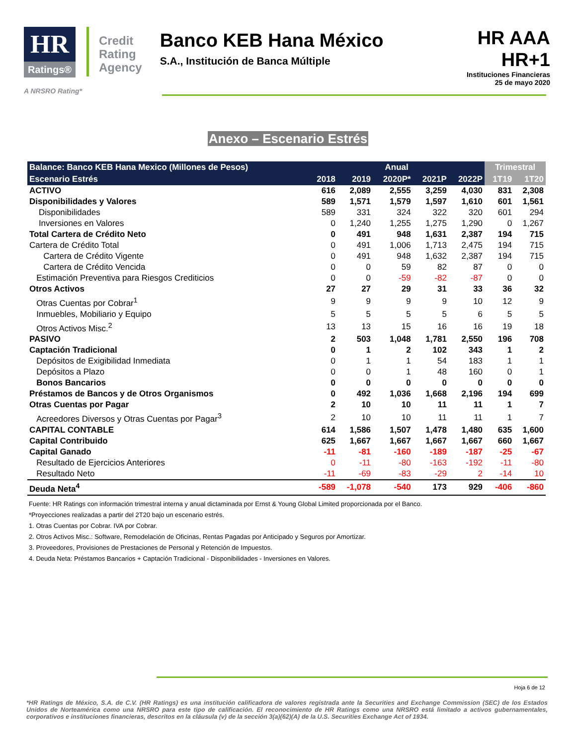HR
Ratings®
Credit
Rating
Agency
Banco KEB Hana México
S.A., Institución de Banca Múltiple
HR AAA
HR+1
Instituciones Financieras
25 de mayo 2020
A NRSRO Rating*
Anexo – Escenario Estrés
| Balance: Banco KEB Hana Mexico (Millones de Pesos) | Anual | | | | | Trimestral | |
| --- | --- | --- | --- | --- | --- | --- | --- |
| Escenario Estrés | 2018 | 2019 | 2020P* | 2021P | 2022P | 1T19 | 1T20 |
| ACTIVO | 616 | 2,089 | 2,555 | 3,259 | 4,030 | 831 | 2,308 |
| Disponibilidades y Valores | 589 | 1,571 | 1,579 | 1,597 | 1,610 | 601 | 1,561 |
| Disponibilidades | 589 | 331 | 324 | 322 | 320 | 601 | 294 |
| Inversiones en Valores | 0 | 1,240 | 1,255 | 1,275 | 1,290 | 0 | 1,267 |
| Total Cartera de Crédito Neto | 0 | 491 | 948 | 1,631 | 2,387 | 194 | 715 |
| Cartera de Crédito Total | 0 | 491 | 1,006 | 1,713 | 2,475 | 194 | 715 |
| Cartera de Crédito Vigente | 0 | 491 | 948 | 1,632 | 2,387 | 194 | 715 |
| Cartera de Crédito Vencida | 0 | 0 | 59 | 82 | 87 | 0 | 0 |
| Estimación Preventiva para Riesgos Crediticios | 0 | 0 | -59 | -82 | -87 | 0 | 0 |
| Otros Activos | 27 | 27 | 29 | 31 | 33 | 36 | 32 |
| Otras Cuentas por Cobrar<sup>1</sup> | 9 | 9 | 9 | 9 | 10 | 12 | 9 |
| Inmuebles, Mobiliario y Equipo | 5 | 5 | 5 | 5 | 6 | 5 | 5 |
| Otros Activos Misc.<sup>2</sup> | 13 | 13 | 15 | 16 | 16 | 19 | 18 |
| PASIVO | 2 | 503 | 1,048 | 1,781 | 2,550 | 196 | 708 |
| Captación Tradicional | 0 | 1 | 2 | 102 | 343 | 1 | 2 |
| Depósitos de Exigibilidad Inmediata | 0 | 1 | 1 | 54 | 183 | 1 | 1 |
| Depósitos a Plazo | 0 | 0 | 1 | 48 | 160 | 0 | 1 |
| Bonos Bancarios | 0 | 0 | 0 | 0 | 0 | 0 | 0 |
| Préstamos de Bancos y de Otros Organismos | 0 | 492 | 1,036 | 1,668 | 2,196 | 194 | 699 |
| Otras Cuentas por Pagar | 2 | 10 | 10 | 11 | 11 | 1 | 7 |
| Acreedores Diversos y Otras Cuentas por Pagar<sup>3</sup> | 2 | 10 | 10 | 11 | 11 | 1 | 7 |
| CAPITAL CONTABLE | 614 | 1,586 | 1,507 | 1,478 | 1,480 | 635 | 1,600 |
| Capital Contribuido | 625 | 1,667 | 1,667 | 1,667 | 1,667 | 660 | 1,667 |
| Capital Ganado | -11 | -81 | -160 | -189 | -187 | -25 | -67 |
| Resultado de Ejercicios Anteriores | 0 | -11 | -80 | -163 | -192 | -11 | -80 |
| Resultado Neto | -11 | -69 | -83 | -29 | 2 | -14 | 10 |
| Deuda Neta<sup>4</sup> | -589 | -1,078 | -540 | 173 | 929 | -406 | -860 |
Fuente: HR Ratings con información trimestral interna y anual dictaminada por Ernst & Young Global Limited proporcionada por el Banco.
*Proyecciones realizadas a partir del 2T20 bajo un escenario estrés.
1. Otras Cuentas por Cobrar. IVA por Cobrar.
2. Otros Activos Misc.: Software, Remodelación de Oficinas, Rentas Pagadas por Anticipado y Seguros por Amortizar.
3. Proveedores, Provisiones de Prestaciones de Personal y Retención de Impuestos.
4. Deuda Neta: Préstamos Bancarios + Captación Tradicional - Disponibilidades - Inversiones en Valores.
Hoja 6 de 12
*HR Ratings de México, S.A. de C.V. (HR Ratings) es una institución calificadora de valores registrada ante la Securities and Exchange Commission (SEC) de los Estados Unidos de Norteamérica como una NRSRO para este tipo de calificación. El reconocimiento de HR Ratings como una NRSRO está limitado a activos gubernamentales, corporativos e instituciones financieras, descritos en la cláusula (v) de la sección 3(a)(62)(A) de la U.S. Securities Exchange Act of 1934.